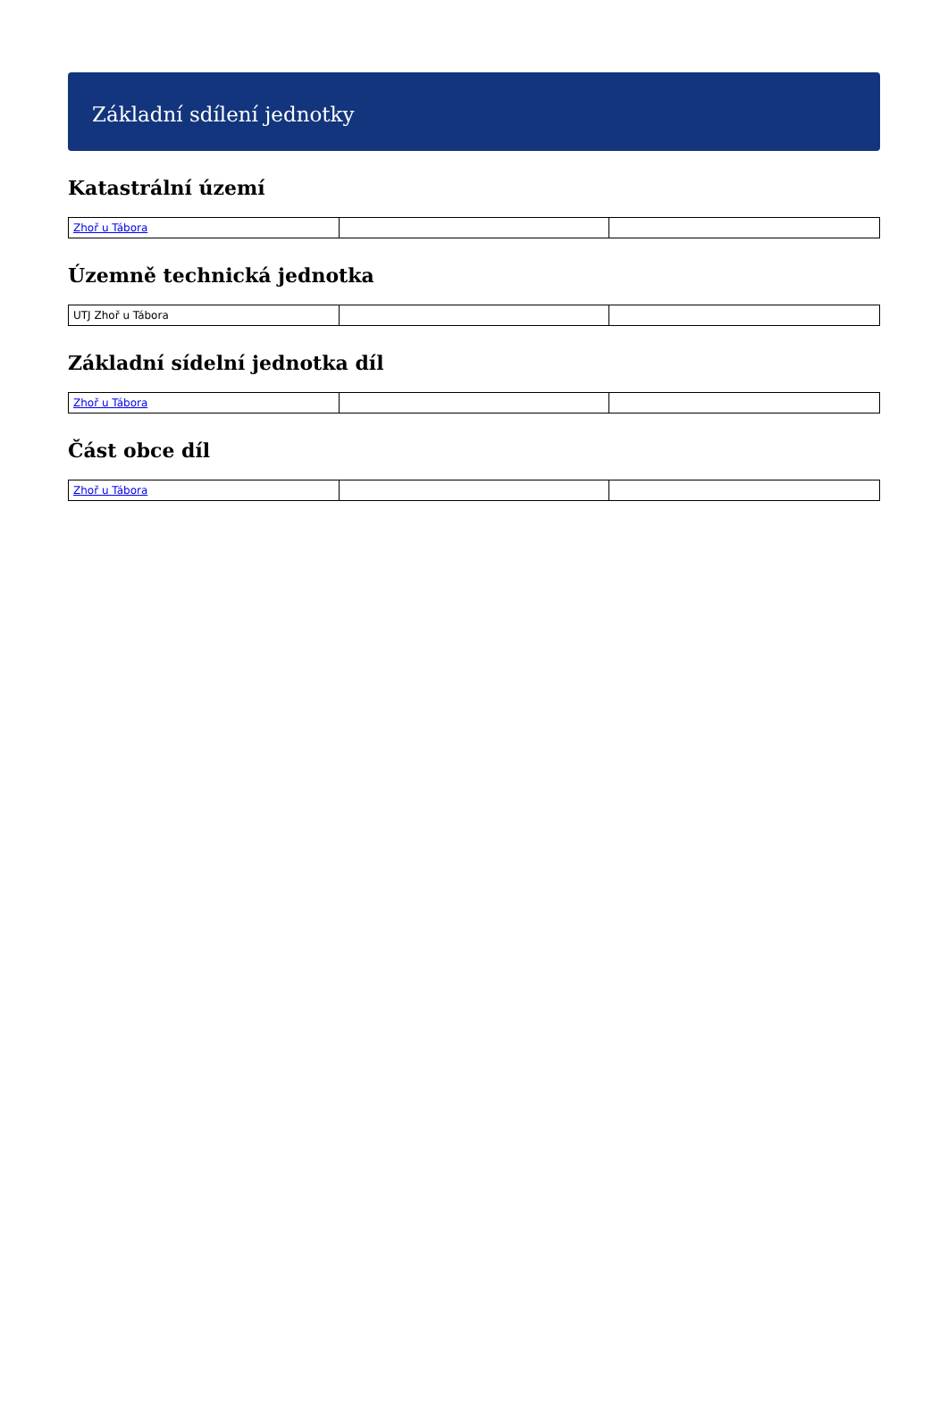Základní sdílení jednotky
Katastrální území
| Zhoř u Tábora | | |
Územně technická jednotka
| UTJ Zhoř u Tábora | | |
Základní sídelní jednotka díl
| Zhoř u Tábora | | |
Část obce díl
| Zhoř u Tábora | | |